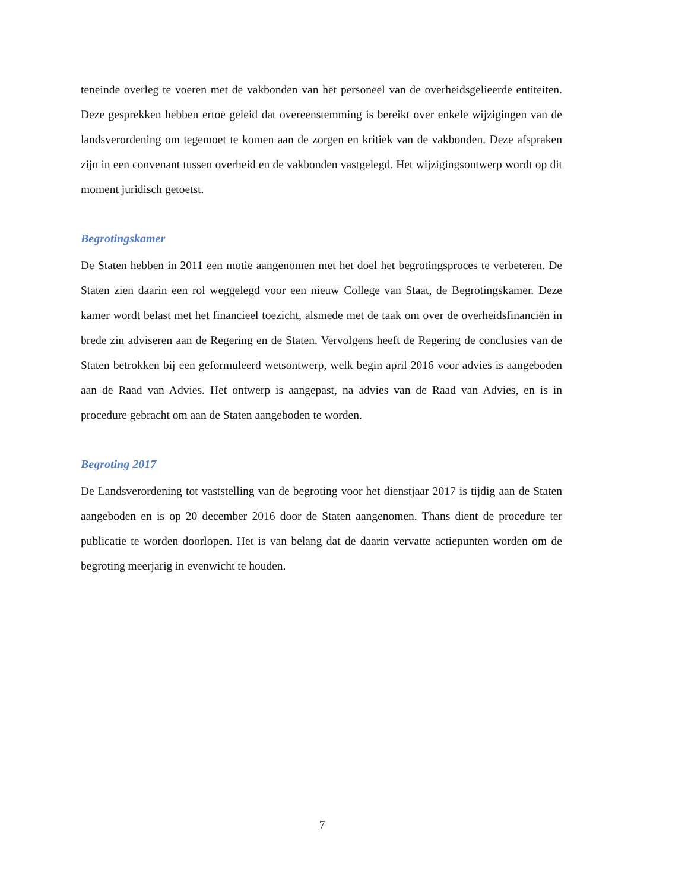teneinde overleg te voeren met de vakbonden van het personeel van de overheidsgelieerde entiteiten. Deze gesprekken hebben ertoe geleid dat overeenstemming is bereikt over enkele wijzigingen van de landsverordening om tegemoet te komen aan de zorgen en kritiek van de vakbonden. Deze afspraken zijn in een convenant tussen overheid en de vakbonden vastgelegd. Het wijzigingsontwerp wordt op dit moment juridisch getoetst.
Begrotingskamer
De Staten hebben in 2011 een motie aangenomen met het doel het begrotingsproces te verbeteren. De Staten zien daarin een rol weggelegd voor een nieuw College van Staat, de Begrotingskamer. Deze kamer wordt belast met het financieel toezicht, alsmede met de taak om over de overheidsfinanciën in brede zin adviseren aan de Regering en de Staten. Vervolgens heeft de Regering de conclusies van de Staten betrokken bij een geformuleerd wetsontwerp, welk begin april 2016 voor advies is aangeboden aan de Raad van Advies. Het ontwerp is aangepast, na advies van de Raad van Advies, en is in procedure gebracht om aan de Staten aangeboden te worden.
Begroting 2017
De Landsverordening tot vaststelling van de begroting voor het dienstjaar 2017 is tijdig aan de Staten aangeboden en is op 20 december 2016 door de Staten aangenomen. Thans dient de procedure ter publicatie te worden doorlopen. Het is van belang dat de daarin vervatte actiepunten worden om de begroting meerjarig in evenwicht te houden.
7